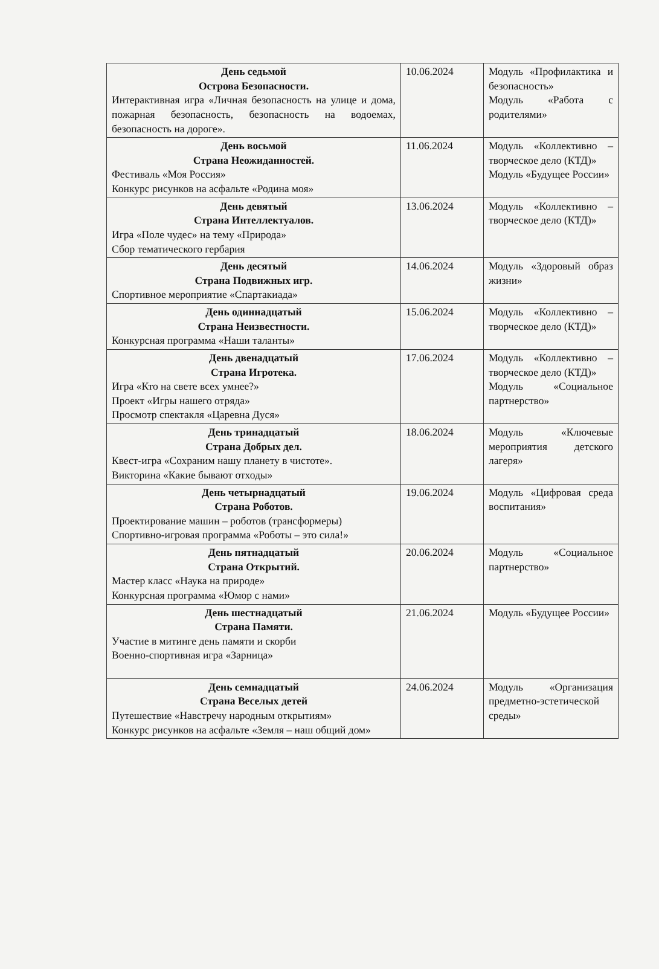| День седьмой Острова Безопасности. Интерактивная игра «Личная безопасность на улице и дома, пожарная безопасность, безопасность на водоемах, безопасность на дороге». | 10.06.2024 | Модуль «Профилактика и безопасность» Модуль «Работа с родителями» |
| День восьмой Страна Неожиданностей. Фестиваль «Моя Россия» Конкурс рисунков на асфальте «Родина моя» | 11.06.2024 | Модуль «Коллективно – творческое дело (КТД)» Модуль «Будущее России» |
| День девятый Страна Интеллектуалов. Игра «Поле чудес» на тему «Природа» Сбор тематического гербария | 13.06.2024 | Модуль «Коллективно – творческое дело (КТД)» |
| День десятый Страна Подвижных игр. Спортивное мероприятие «Спартакиада» | 14.06.2024 | Модуль «Здоровый образ жизни» |
| День одиннадцатый Страна Неизвестности. Конкурсная программа «Наши таланты» | 15.06.2024 | Модуль «Коллективно – творческое дело (КТД)» |
| День двенадцатый Страна Игротека. Игра «Кто на свете всех умнее?» Проект «Игры нашего отряда» Просмотр спектакля «Царевна Дуся» | 17.06.2024 | Модуль «Коллективно – творческое дело (КТД)» Модуль «Социальное партнерство» |
| День тринадцатый Страна Добрых дел. Квест-игра «Сохраним нашу планету в чистоте». Викторина «Какие бывают отходы» | 18.06.2024 | Модуль «Ключевые мероприятия детского лагеря» |
| День четырнадцатый Страна Роботов. Проектирование машин – роботов (трансформеры) Спортивно-игровая программа «Роботы – это сила!» | 19.06.2024 | Модуль «Цифровая среда воспитания» |
| День пятнадцатый Страна Открытий. Мастер класс «Наука на природе» Конкурсная программа «Юмор с нами» | 20.06.2024 | Модуль «Социальное партнерство» |
| День шестнадцатый Страна Памяти. Участие в митинге день памяти и скорби Военно-спортивная игра «Зарница» | 21.06.2024 | Модуль «Будущее России» |
| День семнадцатый Страна Веселых детей Путешествие «Навстречу народным открытиям» Конкурс рисунков на асфальте «Земля – наш общий дом» | 24.06.2024 | Модуль «Организация предметно-эстетической среды» |